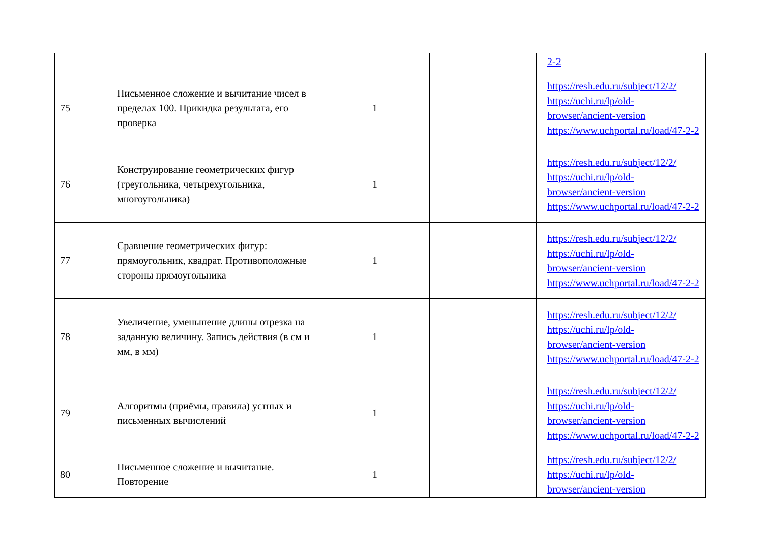| | | | | 2-2 |
| 75 | Письменное сложение и вычитание чисел в пределах 100. Прикидка результата, его проверка | 1 | | https://resh.edu.ru/subject/12/2/ https://uchi.ru/lp/old-browser/ancient-version https://www.uchportal.ru/load/47-2-2 |
| 76 | Конструирование геометрических фигур (треугольника, четырехугольника, многоугольника) | 1 | | https://resh.edu.ru/subject/12/2/ https://uchi.ru/lp/old-browser/ancient-version https://www.uchportal.ru/load/47-2-2 |
| 77 | Сравнение геометрических фигур: прямоугольник, квадрат. Противоположные стороны прямоугольника | 1 | | https://resh.edu.ru/subject/12/2/ https://uchi.ru/lp/old-browser/ancient-version https://www.uchportal.ru/load/47-2-2 |
| 78 | Увеличение, уменьшение длины отрезка на заданную величину. Запись действия (в см и мм, в мм) | 1 | | https://resh.edu.ru/subject/12/2/ https://uchi.ru/lp/old-browser/ancient-version https://www.uchportal.ru/load/47-2-2 |
| 79 | Алгоритмы (приёмы, правила) устных и письменных вычислений | 1 | | https://resh.edu.ru/subject/12/2/ https://uchi.ru/lp/old-browser/ancient-version https://www.uchportal.ru/load/47-2-2 |
| 80 | Письменное сложение и вычитание. Повторение | 1 | | https://resh.edu.ru/subject/12/2/ https://uchi.ru/lp/old-browser/ancient-version |